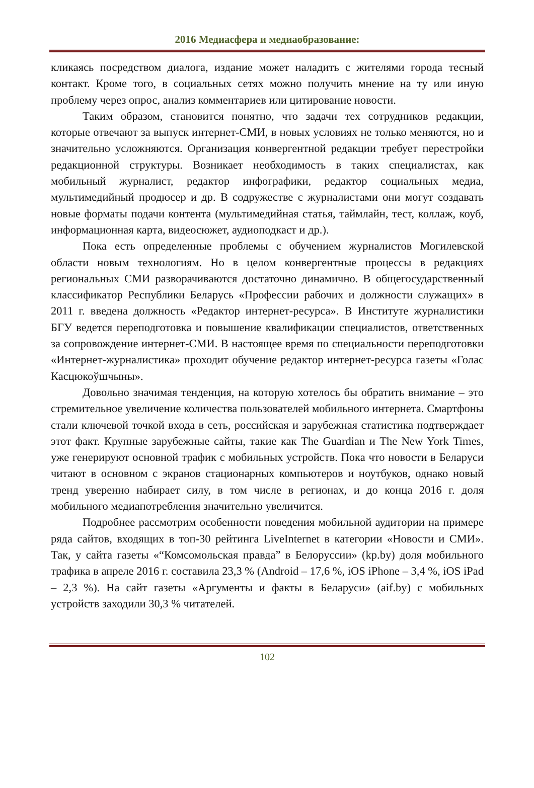2016 Медиасфера и медиаобразование:
кликаясь посредством диалога, издание может наладить с жителями города тесный контакт. Кроме того, в социальных сетях можно получить мнение на ту или иную проблему через опрос, анализ комментариев или цитирование новости.
Таким образом, становится понятно, что задачи тех сотрудников редакции, которые отвечают за выпуск интернет-СМИ, в новых условиях не только меняются, но и значительно усложняются. Организация конвергентной редакции требует перестройки редакционной структуры. Возникает необходимость в таких специалистах, как мобильный журналист, редактор инфографики, редактор социальных медиа, мультимедийный продюсер и др. В содружестве с журналистами они могут создавать новые форматы подачи контента (мультимедийная статья, таймлайн, тест, коллаж, коуб, информационная карта, видеосюжет, аудиоподкаст и др.).
Пока есть определенные проблемы с обучением журналистов Могилевской области новым технологиям. Но в целом конвергентные процессы в редакциях региональных СМИ разворачиваются достаточно динамично. В общегосударственный классификатор Республики Беларусь «Профессии рабочих и должности служащих» в 2011 г. введена должность «Редактор интернет-ресурса». В Институте журналистики БГУ ведется переподготовка и повышение квалификации специалистов, ответственных за сопровождение интернет-СМИ. В настоящее время по специальности переподготовки «Интернет-журналистика» проходит обучение редактор интернет-ресурса газеты «Голас Касцюкоўшчыны».
Довольно значимая тенденция, на которую хотелось бы обратить внимание – это стремительное увеличение количества пользователей мобильного интернета. Смартфоны стали ключевой точкой входа в сеть, российская и зарубежная статистика подтверждает этот факт. Крупные зарубежные сайты, такие как The Guardian и The New York Times, уже генерируют основной трафик с мобильных устройств. Пока что новости в Беларуси читают в основном с экранов стационарных компьютеров и ноутбуков, однако новый тренд уверенно набирает силу, в том числе в регионах, и до конца 2016 г. доля мобильного медиапотребления значительно увеличится.
Подробнее рассмотрим особенности поведения мобильной аудитории на примере ряда сайтов, входящих в топ-30 рейтинга LiveInternet в категории «Новости и СМИ». Так, у сайта газеты «“Комсомольская правда” в Белоруссии» (kp.by) доля мобильного трафика в апреле 2016 г. составила 23,3 % (Android – 17,6 %, iOS iPhone – 3,4 %, iOS iPad – 2,3 %). На сайт газеты «Аргументы и факты в Беларуси» (aif.by) с мобильных устройств заходили 30,3 % читателей.
102